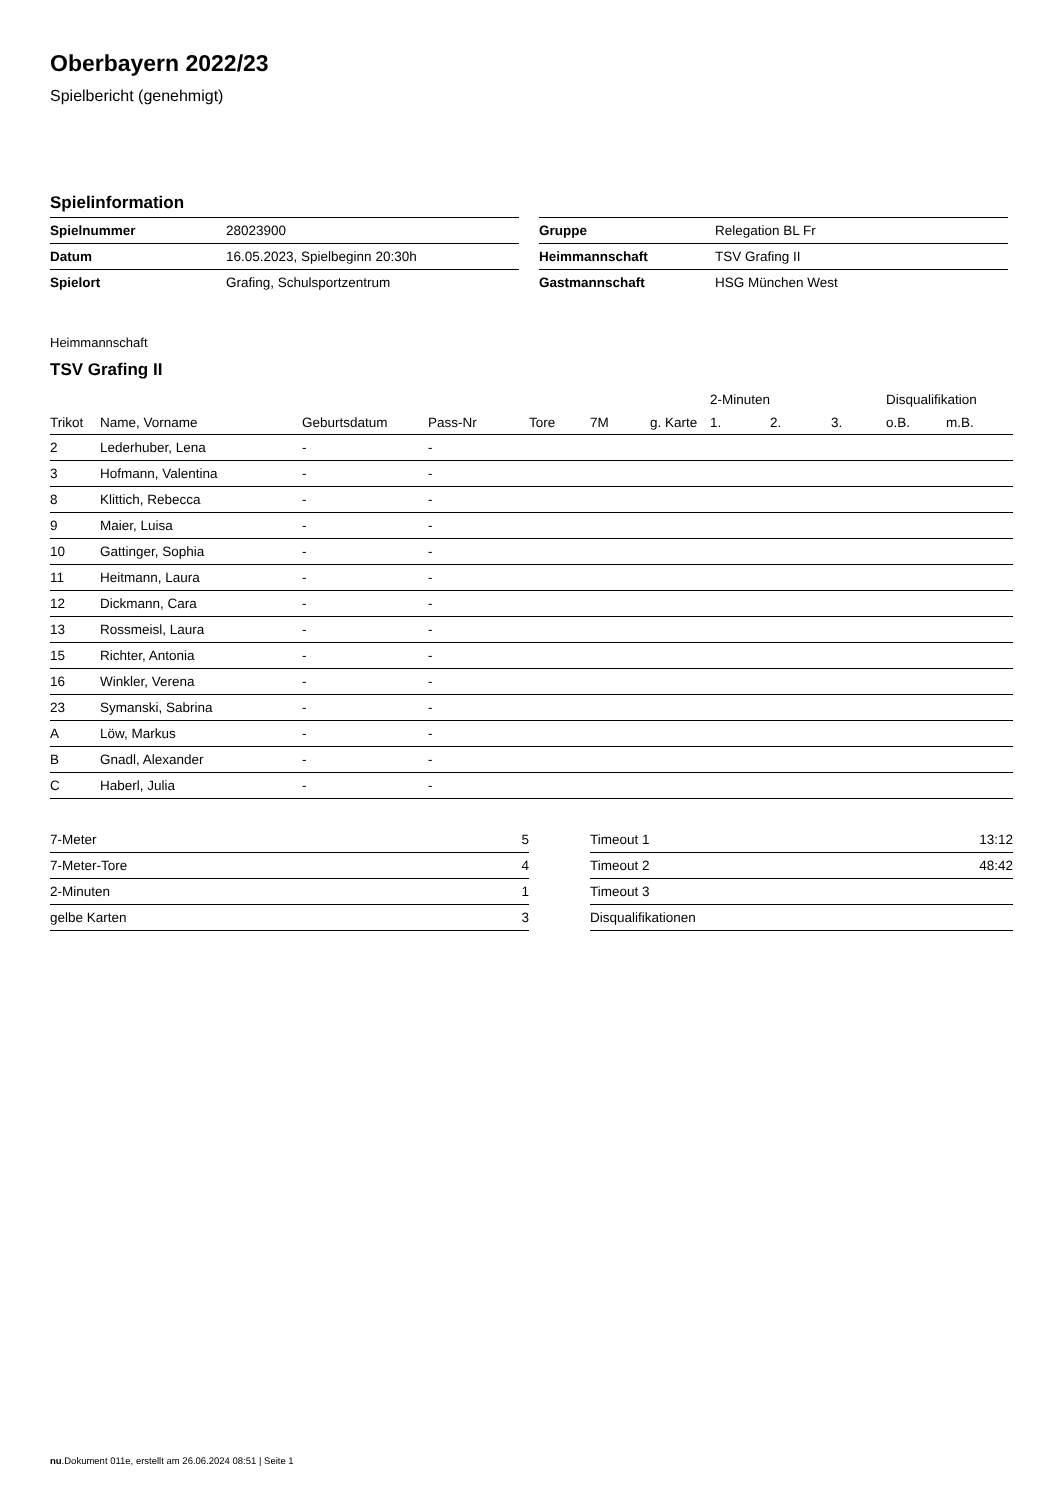Oberbayern 2022/23
Spielbericht (genehmigt)
Spielinformation
| Spielnummer | 28023900 |
| Datum | 16.05.2023, Spielbeginn 20:30h |
| Spielort | Grafing, Schulsportzentrum |
| Gruppe | Relegation BL Fr |
| Heimmannschaft | TSV Grafing II |
| Gastmannschaft | HSG München West |
Heimmannschaft
TSV Grafing II
| | | | | | | | 2-Minuten | | | Disqualifikation | |
| --- | --- | --- | --- | --- | --- | --- | --- | --- | --- | --- | --- |
| Trikot | Name, Vorname | Geburtsdatum | Pass-Nr | Tore | 7M | g. Karte | 1. | 2. | 3. | o.B. | m.B. |
| 2 | Lederhuber, Lena | - | - | | | | | | | | |
| 3 | Hofmann, Valentina | - | - | | | | | | | | |
| 8 | Klittich, Rebecca | - | - | | | | | | | | |
| 9 | Maier, Luisa | - | - | | | | | | | | |
| 10 | Gattinger, Sophia | - | - | | | | | | | | |
| 11 | Heitmann, Laura | - | - | | | | | | | | |
| 12 | Dickmann, Cara | - | - | | | | | | | | |
| 13 | Rossmeisl, Laura | - | - | | | | | | | | |
| 15 | Richter, Antonia | - | - | | | | | | | | |
| 16 | Winkler, Verena | - | - | | | | | | | | |
| 23 | Symanski, Sabrina | - | - | | | | | | | | |
| A | Löw, Markus | - | - | | | | | | | | |
| B | Gnadl, Alexander | - | - | | | | | | | | |
| C | Haberl, Julia | - | - | | | | | | | | |
| 7-Meter | 5 |
| 7-Meter-Tore | 4 |
| 2-Minuten | 1 |
| gelbe Karten | 3 |
| Timeout 1 | 13:12 |
| Timeout 2 | 48:42 |
| Timeout 3 | |
| Disqualifikationen | |
nu.Dokument 011e, erstellt am 26.06.2024 08:51 | Seite 1